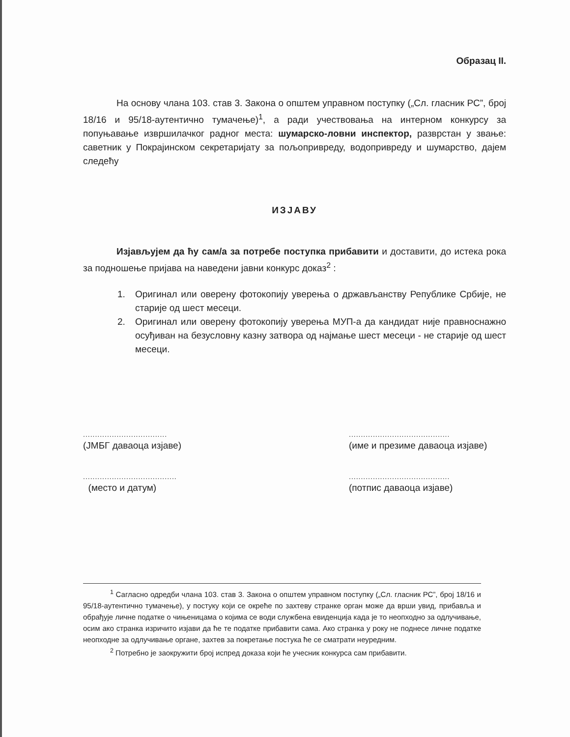Образац II.
На основу члана 103. став 3. Закона о општем управном поступку („Сл. гласник РС”, број 18/16 и 95/18-аутентично тумачење)<sup>1</sup>, а ради учествовања на интерном конкурсу за попуњавање извршилачког радног места: шумарско-ловни инспектор, разврстан у звање: саветник у Покрајинском секретаријату за пољопривреду, водопривреду и шумарство, дајем следећу
ИЗЈАВУ
Изјављујем да ћу сам/а за потребе поступка прибавити и доставити, до истека рока за подношење пријава на наведени јавни конкурс доказ<sup>2</sup> :
1. Оригинал или оверену фотокопију уверења о држављанству Републике Србије, не старије од шест месеци.
2. Оригинал или оверену фотокопију уверења МУП-а да кандидат није правноснажно осуђиван на безусловну казну затвора од најмање шест месеци - не старије од шест месеци.
...................................
(ЈМБГ даваоца изјаве)
.......................................
(место и датум)
..........................................
(име и презиме даваоца изјаве)
..........................................
(потпис даваоца изјаве)
<sup>1</sup> Сагласно одредби члана 103. став 3. Закона о општем управном поступку („Сл. гласник РС”, број 18/16 и 95/18-аутентично тумачење), у постуку који се окреће по захтеву странке орган може да врши увид, прибавља и обрађује личне податке о чињеницама о којима се води службена евиденција када је то неопходно за одлучивање, осим ако странка изричито изјави да ће те податке прибавити сама. Ако странка у року не поднесе личне податке неопходне за одлучивање органе, захтев за покретање постука ће се сматрати неуредним.
<sup>2</sup> Потребно је заокружити број испред доказа који ће учесник конкурса сам прибавити.